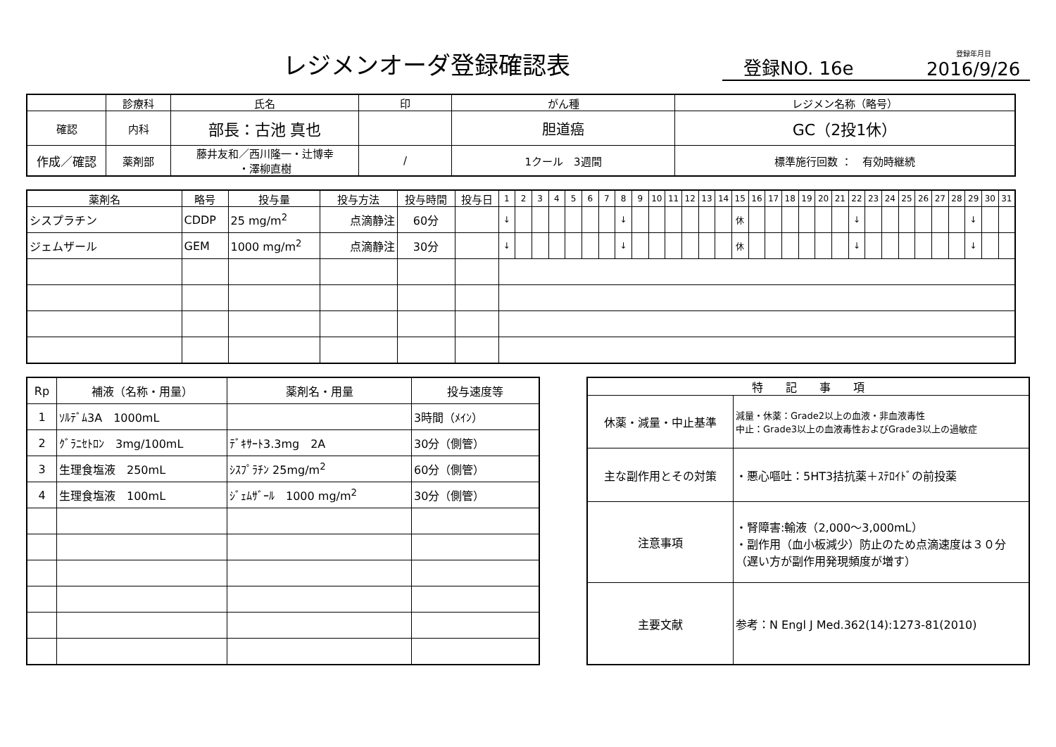レジメンオーダ登録確認表
登録NO. 16e
登録年月日
2016/9/26
| | 診療科 | 氏名 | 印 | がん種 | レジメン名称（略号） |
| --- | --- | --- | --- | --- | --- |
| 確認 | 内科 | 部長：古池 真也 | | 胆道癌 | GC（2投1休） |
| 作成／確認 | 薬剤部 | 藤井友和／西川隆一・辻博幸 ・澤柳直樹 | / | | |
| | | | | 1クール 3週間 | 標準施行回数 ： 有効時継続 |
| 薬剤名 | 略号 | 投与量 | 投与方法 | 投与時間 | 投与日 | 1 | 2 | 3 | 4 | 5 | 6 | 7 | 8 | 9 | 10 | 11 | 12 | 13 | 14 | 15 | 16 | 17 | 18 | 19 | 20 | 21 | 22 | 23 | 24 | 25 | 26 | 27 | 28 | 29 | 30 | 31 |
| --- | --- | --- | --- | --- | --- | --- | --- | --- | --- | --- | --- | --- | --- | --- | --- | --- | --- | --- | --- | --- | --- | --- | --- | --- | --- | --- | --- | --- | --- | --- | --- | --- | --- | --- | --- | --- |
| シスプラチン | CDDP | 25 mg/m<sup>2</sup> | 点滴静注 | 60分 | | ↓ | | | | | | | ↓ | | | | | | | 休 | | | | | | | ↓ | | | | | | | ↓ | | |
| ジェムザール | GEM | 1000 mg/m<sup>2</sup> | 点滴静注 | 30分 | | ↓ | | | | | | | ↓ | | | | | | | 休 | | | | | | | ↓ | | | | | | | ↓ | | |
| Rp | 補液（名称・用量） | 薬剤名・用量 | 投与速度等 |
| 1 | ｿﾙﾃﾞﾑ3A 1000mL | | 3時間（ﾒｲﾝ） |
| 2 | ｸﾞﾗﾆｾﾄﾛﾝ 3mg/100mL | ﾃﾞｷｻｰﾄ3.3mg 2A | 30分（側管） |
| 3 | 生理食塩液 250mL | ｼｽﾌﾟﾗﾁﾝ 25mg/m<sup>2</sup> | 60分（側管） |
| 4 | 生理食塩液 100mL | ｼﾞｪﾑｻﾞｰﾙ 1000 mg/m<sup>2</sup> | 30分（側管） |
| 特 記 事 項 | |
| 休薬・減量・中止基準 | 減量・休薬：Grade2以上の血液・非血液毒性 中止：Grade3以上の血液毒性およびGrade3以上の過敏症 |
| 主な副作用とその対策 | ・悪心嘔吐：5HT3拮抗薬＋ｽﾃﾛｲﾄﾞの前投薬 |
| 注意事項 | ・腎障害:輸液（2,000～3,000mL） ・副作用（血小板減少）防止のため点滴速度は３０分（遅い方が副作用発現頻度が増す） |
| 主要文献 | 参考：N Engl J Med.362(14):1273-81(2010) |